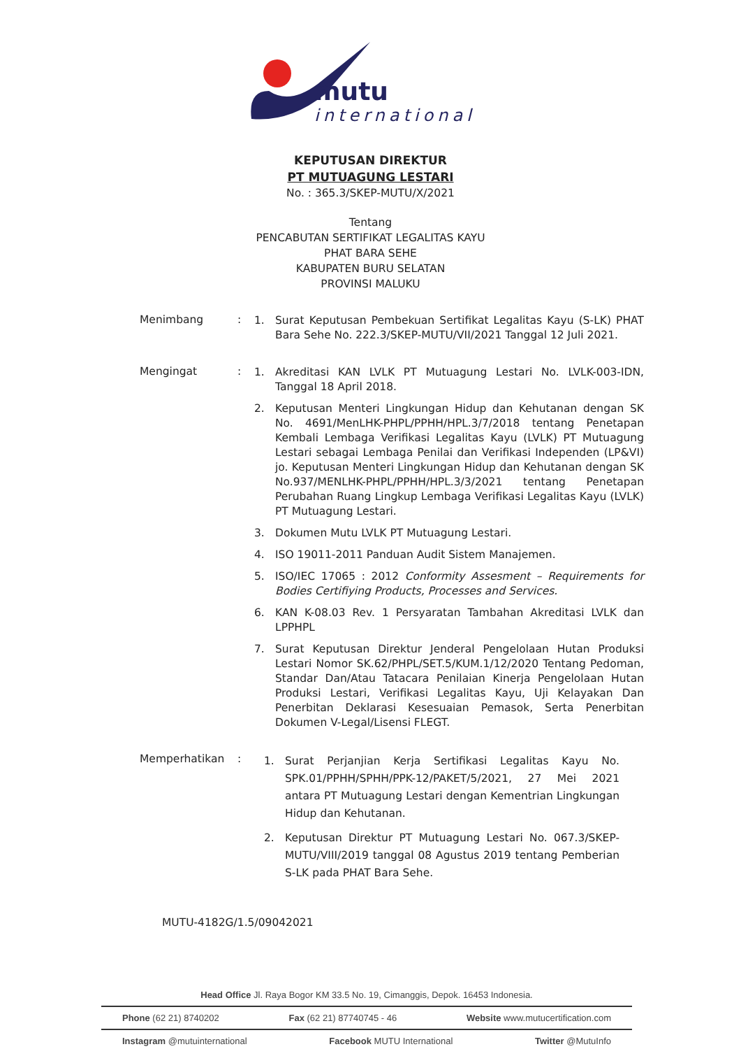mutu
international
KEPUTUSAN DIREKTUR
PT MUTUAGUNG LESTARI
No. : 365.3/SKEP-MUTU/X/2021
Tentang
PENCABUTAN SERTIFIKAT LEGALITAS KAYU
PHAT BARA SEHE
KABUPATEN BURU SELATAN
PROVINSI MALUKU
Menimbang :
1. Surat Keputusan Pembekuan Sertifikat Legalitas Kayu (S-LK) PHAT Bara Sehe No. 222.3/SKEP-MUTU/VII/2021 Tanggal 12 Juli 2021.
Mengingat :
1. Akreditasi KAN LVLK PT Mutuagung Lestari No. LVLK-003-IDN, Tanggal 18 April 2018.
2. Keputusan Menteri Lingkungan Hidup dan Kehutanan dengan SK No. 4691/MenLHK-PHPL/PPHH/HPL.3/7/2018 tentang Penetapan Kembali Lembaga Verifikasi Legalitas Kayu (LVLK) PT Mutuagung Lestari sebagai Lembaga Penilai dan Verifikasi Independen (LP&VI) jo. Keputusan Menteri Lingkungan Hidup dan Kehutanan dengan SK No.937/MENLHK-PHPL/PPHH/HPL.3/3/2021 tentang Penetapan Perubahan Ruang Lingkup Lembaga Verifikasi Legalitas Kayu (LVLK) PT Mutuagung Lestari.
3. Dokumen Mutu LVLK PT Mutuagung Lestari.
4. ISO 19011-2011 Panduan Audit Sistem Manajemen.
5. ISO/IEC 17065 : 2012 Conformity Assesment – Requirements for Bodies Certifiying Products, Processes and Services.
6. KAN K-08.03 Rev. 1 Persyaratan Tambahan Akreditasi LVLK dan LPPHPL
7. Surat Keputusan Direktur Jenderal Pengelolaan Hutan Produksi Lestari Nomor SK.62/PHPL/SET.5/KUM.1/12/2020 Tentang Pedoman, Standar Dan/Atau Tatacara Penilaian Kinerja Pengelolaan Hutan Produksi Lestari, Verifikasi Legalitas Kayu, Uji Kelayakan Dan Penerbitan Deklarasi Kesesuaian Pemasok, Serta Penerbitan Dokumen V-Legal/Lisensi FLEGT.
Memperhatikan :
1. Surat Perjanjian Kerja Sertifikasi Legalitas Kayu No. SPK.01/PPHH/SPHH/PPK-12/PAKET/5/2021, 27 Mei 2021 antara PT Mutuagung Lestari dengan Kementrian Lingkungan Hidup dan Kehutanan.
2. Keputusan Direktur PT Mutuagung Lestari No. 067.3/SKEP-MUTU/VIII/2019 tanggal 08 Agustus 2019 tentang Pemberian S-LK pada PHAT Bara Sehe.
MUTU-4182G/1.5/09042021
Head Office Jl. Raya Bogor KM 33.5 No. 19, Cimanggis, Depok. 16453 Indonesia.
Phone (62 21) 8740202 Fax (62 21) 87740745 - 46 Website www.mutucertification.com
Instagram @mutuinternational Facebook MUTU International Twitter @MutuInfo